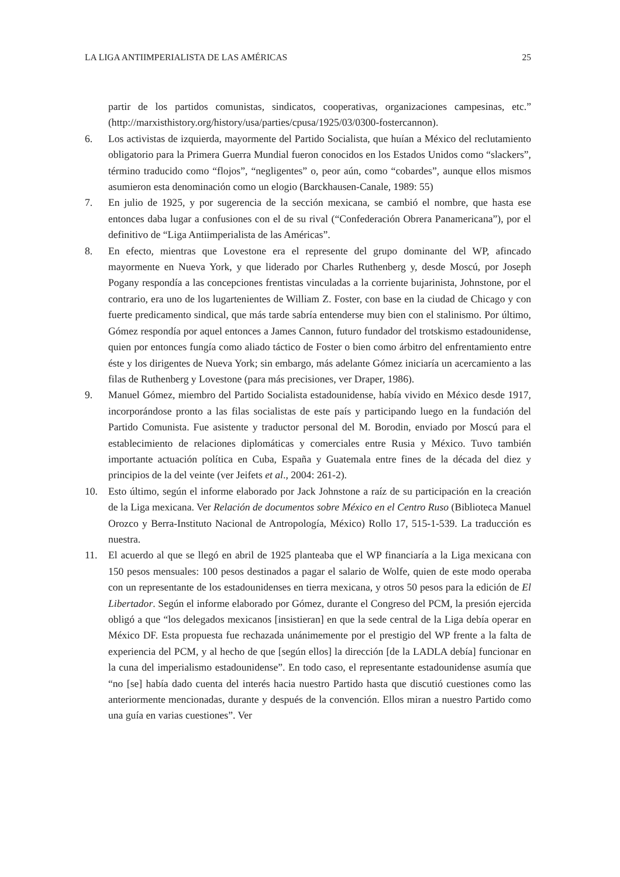LA LIGA ANTIIMPERIALISTA DE LAS AMÉRICAS 25
partir de los partidos comunistas, sindicatos, cooperativas, organizaciones campesinas, etc.” (http://marxisthistory.org/history/usa/parties/cpusa/1925/03/0300-fostercannon).
6. Los activistas de izquierda, mayormente del Partido Socialista, que huían a México del reclutamiento obligatorio para la Primera Guerra Mundial fueron conocidos en los Estados Unidos como “slackers”, término traducido como “flojos”, “negligentes” o, peor aún, como “cobardes”, aunque ellos mismos asumieron esta denominación como un elogio (Barckhausen-Canale, 1989: 55)
7. En julio de 1925, y por sugerencia de la sección mexicana, se cambió el nombre, que hasta ese entonces daba lugar a confusiones con el de su rival (“Confederación Obrera Panamericana”), por el definitivo de “Liga Antiimperialista de las Américas”.
8. En efecto, mientras que Lovestone era el represente del grupo dominante del WP, afincado mayormente en Nueva York, y que liderado por Charles Ruthenberg y, desde Moscú, por Joseph Pogany respondía a las concepciones frentistas vinculadas a la corriente bujarinista, Johnstone, por el contrario, era uno de los lugartenientes de William Z. Foster, con base en la ciudad de Chicago y con fuerte predicamento sindical, que más tarde sabría entenderse muy bien con el stalinismo. Por último, Gómez respondía por aquel entonces a James Cannon, futuro fundador del trotskismo estadounidense, quien por entonces fungía como aliado táctico de Foster o bien como árbitro del enfrentamiento entre éste y los dirigentes de Nueva York; sin embargo, más adelante Gómez iniciaría un acercamiento a las filas de Ruthenberg y Lovestone (para más precisiones, ver Draper, 1986).
9. Manuel Gómez, miembro del Partido Socialista estadounidense, había vivido en México desde 1917, incorporándose pronto a las filas socialistas de este país y participando luego en la fundación del Partido Comunista. Fue asistente y traductor personal del M. Borodin, enviado por Moscú para el establecimiento de relaciones diplomáticas y comerciales entre Rusia y México. Tuvo también importante actuación política en Cuba, España y Guatemala entre fines de la década del diez y principios de la del veinte (ver Jeifets et al., 2004: 261-2).
10. Esto último, según el informe elaborado por Jack Johnstone a raíz de su participación en la creación de la Liga mexicana. Ver Relación de documentos sobre México en el Centro Ruso (Biblioteca Manuel Orozco y Berra-Instituto Nacional de Antropología, México) Rollo 17, 515-1-539. La traducción es nuestra.
11. El acuerdo al que se llegó en abril de 1925 planteaba que el WP financiaría a la Liga mexicana con 150 pesos mensuales: 100 pesos destinados a pagar el salario de Wolfe, quien de este modo operaba con un representante de los estadounidenses en tierra mexicana, y otros 50 pesos para la edición de El Libertador. Según el informe elaborado por Gómez, durante el Congreso del PCM, la presión ejercida obligó a que “los delegados mexicanos [insistieran] en que la sede central de la Liga debía operar en México DF. Esta propuesta fue rechazada unánimemente por el prestigio del WP frente a la falta de experiencia del PCM, y al hecho de que [según ellos] la dirección [de la LADLA debía] funcionar en la cuna del imperialismo estadounidense”. En todo caso, el representante estadounidense asumía que “no [se] había dado cuenta del interés hacia nuestro Partido hasta que discutió cuestiones como las anteriormente mencionadas, durante y después de la convención. Ellos miran a nuestro Partido como una guía en varias cuestiones”. Ver